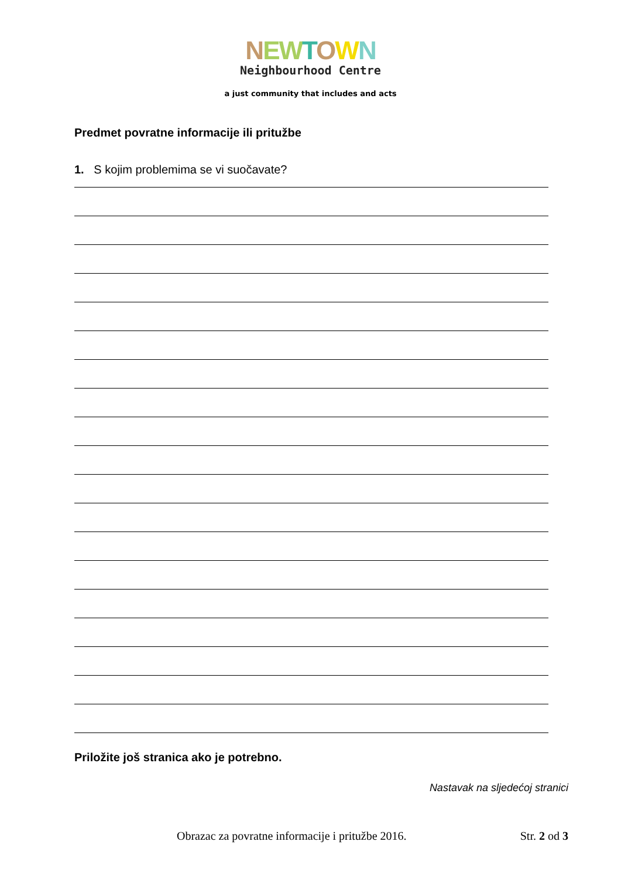NEWTOWN
Neighbourhood Centre
a just community that includes and acts
Predmet povratne informacije ili pritužbe
1. S kojim problemima se vi suočavate?
Priložite još stranica ako je potrebno.
Nastavak na sljedećoj stranici
Obrazac za povratne informacije i pritužbe 2016. Str. 2 od 3